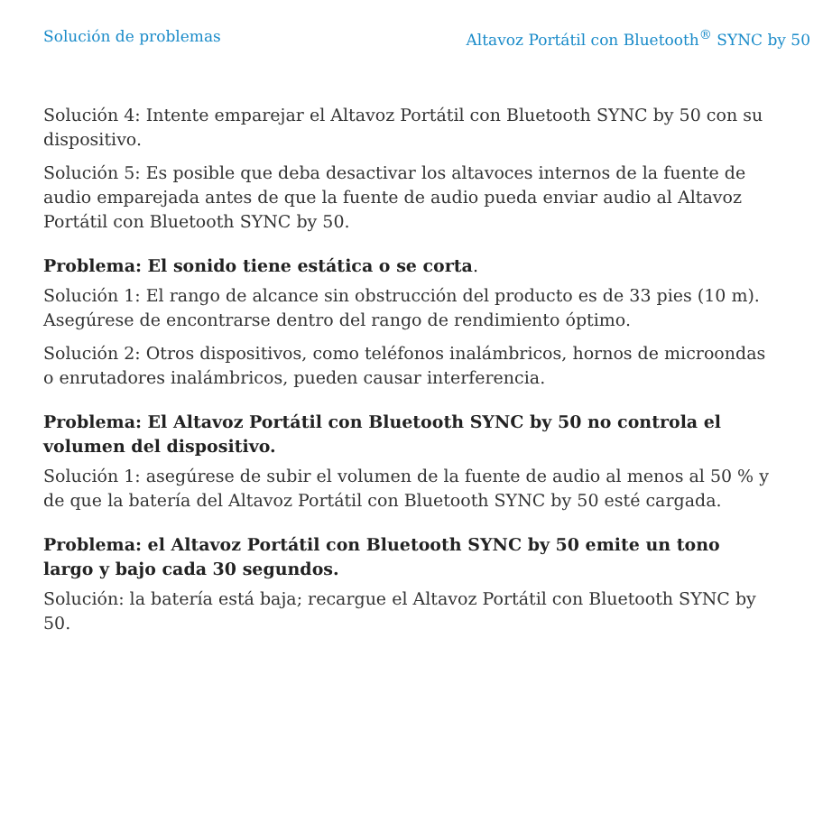Solución de problemas Altavoz Portátil con Bluetooth<sup>®</sup> SYNC by 50
Solución 4: Intente emparejar el Altavoz Portátil con Bluetooth SYNC by 50 con su dispositivo.
Solución 5: Es posible que deba desactivar los altavoces internos de la fuente de audio emparejada antes de que la fuente de audio pueda enviar audio al Altavoz Portátil con Bluetooth SYNC by 50.
Problema: El sonido tiene estática o se corta.
Solución 1: El rango de alcance sin obstrucción del producto es de 33 pies (10 m). Asegúrese de encontrarse dentro del rango de rendimiento óptimo.
Solución 2: Otros dispositivos, como teléfonos inalámbricos, hornos de microondas o enrutadores inalámbricos, pueden causar interferencia.
Problema: El Altavoz Portátil con Bluetooth SYNC by 50 no controla el volumen del dispositivo.
Solución 1: asegúrese de subir el volumen de la fuente de audio al menos al 50 % y de que la batería del Altavoz Portátil con Bluetooth SYNC by 50 esté cargada.
Problema: el Altavoz Portátil con Bluetooth SYNC by 50 emite un tono largo y bajo cada 30 segundos.
Solución: la batería está baja; recargue el Altavoz Portátil con Bluetooth SYNC by 50.